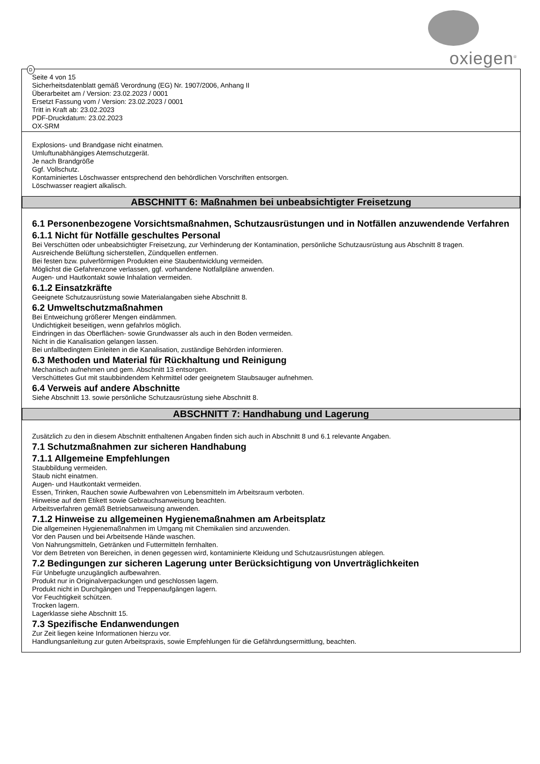oxiegen<sup>®</sup>
D
Seite 4 von 15
Sicherheitsdatenblatt gemäß Verordnung (EG) Nr. 1907/2006, Anhang II
Überarbeitet am / Version: 23.02.2023 / 0001
Ersetzt Fassung vom / Version: 23.02.2023 / 0001
Tritt in Kraft ab: 23.02.2023
PDF-Druckdatum: 23.02.2023
OX-SRM
Explosions- und Brandgase nicht einatmen.
Umluftunabhängiges Atemschutzgerät.
Je nach Brandgröße
Ggf. Vollschutz.
Kontaminiertes Löschwasser entsprechend den behördlichen Vorschriften entsorgen.
Löschwasser reagiert alkalisch.
ABSCHNITT 6: Maßnahmen bei unbeabsichtigter Freisetzung
6.1 Personenbezogene Vorsichtsmaßnahmen, Schutzausrüstungen und in Notfällen anzuwendende Verfahren
6.1.1 Nicht für Notfälle geschultes Personal
Bei Verschütten oder unbeabsichtigter Freisetzung, zur Verhinderung der Kontamination, persönliche Schutzausrüstung aus Abschnitt 8 tragen.
Ausreichende Belüftung sicherstellen, Zündquellen entfernen.
Bei festen bzw. pulverförmigen Produkten eine Staubentwicklung vermeiden.
Möglichst die Gefahrenzone verlassen, ggf. vorhandene Notfallpläne anwenden.
Augen- und Hautkontakt sowie Inhalation vermeiden.
6.1.2 Einsatzkräfte
Geeignete Schutzausrüstung sowie Materialangaben siehe Abschnitt 8.
6.2 Umweltschutzmaßnahmen
Bei Entweichung größerer Mengen eindämmen.
Undichtigkeit beseitigen, wenn gefahrlos möglich.
Eindringen in das Oberflächen- sowie Grundwasser als auch in den Boden vermeiden.
Nicht in die Kanalisation gelangen lassen.
Bei unfallbedingtem Einleiten in die Kanalisation, zuständige Behörden informieren.
6.3 Methoden und Material für Rückhaltung und Reinigung
Mechanisch aufnehmen und gem. Abschnitt 13 entsorgen.
Verschüttetes Gut mit staubbindendem Kehrmittel oder geeignetem Staubsauger aufnehmen.
6.4 Verweis auf andere Abschnitte
Siehe Abschnitt 13. sowie persönliche Schutzausrüstung siehe Abschnitt 8.
ABSCHNITT 7: Handhabung und Lagerung
Zusätzlich zu den in diesem Abschnitt enthaltenen Angaben finden sich auch in Abschnitt 8 und 6.1 relevante Angaben.
7.1 Schutzmaßnahmen zur sicheren Handhabung
7.1.1 Allgemeine Empfehlungen
Staubbildung vermeiden.
Staub nicht einatmen.
Augen- und Hautkontakt vermeiden.
Essen, Trinken, Rauchen sowie Aufbewahren von Lebensmitteln im Arbeitsraum verboten.
Hinweise auf dem Etikett sowie Gebrauchsanweisung beachten.
Arbeitsverfahren gemäß Betriebsanweisung anwenden.
7.1.2 Hinweise zu allgemeinen Hygienemaßnahmen am Arbeitsplatz
Die allgemeinen Hygienemaßnahmen im Umgang mit Chemikalien sind anzuwenden.
Vor den Pausen und bei Arbeitsende Hände waschen.
Von Nahrungsmitteln, Getränken und Futtermitteln fernhalten.
Vor dem Betreten von Bereichen, in denen gegessen wird, kontaminierte Kleidung und Schutzausrüstungen ablegen.
7.2 Bedingungen zur sicheren Lagerung unter Berücksichtigung von Unverträglichkeiten
Für Unbefugte unzugänglich aufbewahren.
Produkt nur in Originalverpackungen und geschlossen lagern.
Produkt nicht in Durchgängen und Treppenaufgängen lagern.
Vor Feuchtigkeit schützen.
Trocken lagern.
Lagerklasse siehe Abschnitt 15.
7.3 Spezifische Endanwendungen
Zur Zeit liegen keine Informationen hierzu vor.
Handlungsanleitung zur guten Arbeitspraxis, sowie Empfehlungen für die Gefährdungsermittlung, beachten.